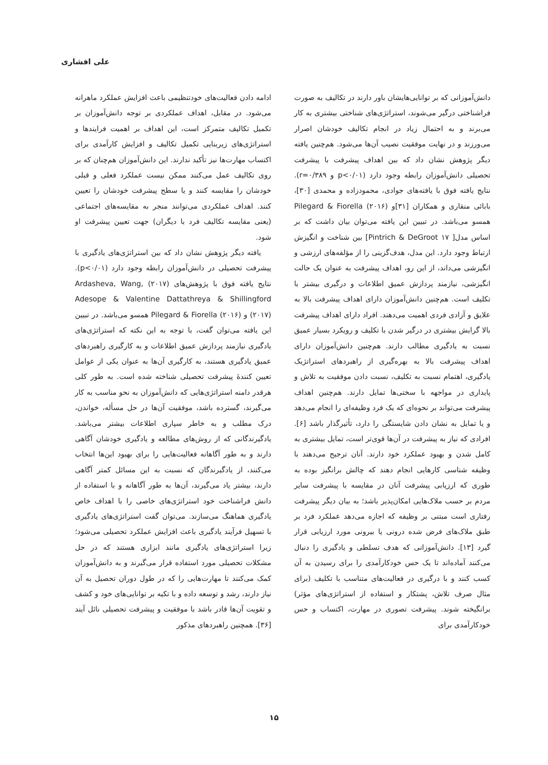علی افشاری
دانش‌آموزانی که بر توانایی‌هایشان باور دارند در تکالیف به صورت فراشناختی درگیر می‌شوند، استراتژی‌های شناختی بیشتری به کار می‌برند و به احتمال زیاد در انجام تکالیف خودشان اصرار می‌ورزند و در نهایت موفقیت نصیب آن‌ها می‌شود. هم‌چنین یافته دیگر پژوهش نشان داد که بین اهداف پیشرفت با پیشرفت تحصیلی دانش‌آموزان رابطه وجود دارد (p<۰/۰۱ و r=۰/۳۸۹). نتایج یافته فوق با یافته‌های جوادی، محمودزاده و محمدی [۳۰]، بابائی منقاری و همکاران [۳۱]و Pilegard & Fiorella (۲۰۱۶) همسو می‌باشد. در تبیین این یافته می‌توان بیان داشت که بر اساس مدل[ Pintrich & DeGroot ۱۷] بین شناخت و انگیزش ارتباط وجود دارد. این مدل، هدف‌گزینی را از مؤلفه‌های ارزشی و انگیزشی می‌داند، از این رو، اهداف پیشرفت به عنوان یک حالت انگیزشی، نیازمند پردازش عمیق اطلاعات و درگیری بیشتر با تکلیف است. هم‌چنین دانش‌آموزان دارای اهداف پیشرفت بالا به علایق و آزادی فردی اهمیت می‌دهند. افراد دارای اهداف پیشرفت بالا گرایش بیشتری در درگیر شدن با تکلیف و رویکرد بسیار عمیق نسبت به یادگیری مطالب دارند. هم‌چنین دانش‌آموزان دارای اهداف پیشرفت بالا به بهره‌گیری از راهبردهای استراتژیک یادگیری، اهتمام نسبت به تکلیف، نسبت دادن موفقیت به تلاش و پایداری در مواجهه با سختی‌ها تمایل دارند. هم‌چنین اهداف پیشرفت می‌تواند بر نحوه‌ای که یک فرد وظیفه‌ای را انجام می‌دهد و یا تمایل به نشان دادن شایستگی را دارد، تأثیرگذار باشد [۶]. افرادی که نیاز به پیشرفت در آن‌ها قوی‌تر است، تمایل بیشتری به کامل شدن و بهبود عملکرد خود دارند. آنان ترجیح می‌دهند با وظیفه شناسی کارهایی انجام دهند که چالش برانگیز بوده به طوری که ارزیابی پیشرفت آنان در مقایسه با پیشرفت سایر مردم بر حسب ملاک‌هایی امکان‌پذیر باشد؛ به بیان دیگر پیشرفت رفتاری است مبتنی بر وظیفه که اجازه می‌دهد عملکرد فرد بر طبق ملاک‌های فرض شده درونی یا بیرونی مورد ارزیابی قرار گیرد [۱۳]. دانش‌آموزانی که هدف تسلطی و یادگیری را دنبال می‌کنند آماده‌اند تا یک حس خودکارآمدی را برای رسیدن به آن کسب کنند و با درگیری در فعالیت‌های متناسب با تکلیف (برای مثال صرف تلاش، پشتکار و استفاده از استراتژی‌های مؤثر) برانگیخته شوند. پیشرفت تصوری در مهارت، اکتساب و حس خودکارآمدی برای
ادامه دادن فعالیت‌های خودتنظیمی باعث افزایش عملکرد ماهرانه می‌شود. در مقابل، اهداف عملکردی بر توجه دانش‌آموزان بر تکمیل تکالیف متمرکز است، این اهداف بر اهمیت فرایندها و استراتژی‌های زیربنایی تکمیل تکالیف و افزایش کارآمدی برای اکتساب مهارت‌ها نیز تأکید ندارند. این دانش‌آموزان هم‌چنان که بر روی تکالیف عمل می‌کنند ممکن نیست عملکرد فعلی و قبلی خودشان را مقایسه کنند و یا سطح پیشرفت خودشان را تعیین کنند. اهداف عملکردی می‌توانند منجر به مقایسه‌های اجتماعی (یعنی مقایسه تکالیف فرد با دیگران) جهت تعیین پیشرفت او شود.
یافته دیگر پژوهش نشان داد که بین استراتژی‌های یادگیری با پیشرفت تحصیلی در دانش‌آموزان رابطه وجود دارد (p<۰/۰۱). نتایج یافته فوق با پژوهش‌های Ardasheva, Wang, (۲۰۱۷) Adesope & Valentine Dattathreya & Shillingford (۲۰۱۷) و Pilegard & Fiorella (۲۰۱۶) همسو می‌باشد. در تبیین این یافته می‌توان گفت، با توجه به این نکته که استراتژی‌های یادگیری نیازمند پردازش عمیق اطلاعات و به کارگیری راهبردهای عمیق یادگیری هستند، به کارگیری آن‌ها به عنوان یکی از عوامل تعیین کنندۀ پیشرفت تحصیلی شناخته شده است. به طور کلی هرقدر دامنه استراتژی‌هایی که دانش‌آموزان به نحو مناسب به کار می‌گیرند، گسترده باشد، موفقیت آن‌ها در حل مسأله، خواندن، درک مطلب و به خاطر سپاری اطلاعات بیشتر می‌باشد. یادگیرندگانی که از روش‌های مطالعه و یادگیری خودشان آگاهی دارند و به طور آگاهانه فعالیت‌هایی را برای بهبود این‌ها انتخاب می‌کنند، از یادگیرندگان که نسبت به این مسائل کمتر آگاهی دارند، بیشتر یاد می‌گیرند، آن‌ها به طور آگاهانه و با استفاده از دانش فراشناخت خود استراتژی‌های خاصی را با اهداف خاص یادگیری هماهنگ می‌سازند. می‌توان گفت استراتژی‌های یادگیری با تسهیل فرآیند یادگیری باعث افزایش عملکرد تحصیلی می‌شود؛ زیرا استراتژی‌های یادگیری مانند ابزاری هستند که در حل مشکلات تحصیلی مورد استفاده قرار می‌گیرند و به دانش‌آموزان کمک می‌کنند تا مهارت‌هایی را که در طول دوران تحصیل به آن نیاز دارند، رشد و توسعه داده و با تکیه بر توانایی‌های خود و کشف و تقویت آن‌ها قادر باشد با موفقیت و پیشرفت تحصیلی نائل آیند [۳۶]. همچنین راهبردهای مذکور
۱۵